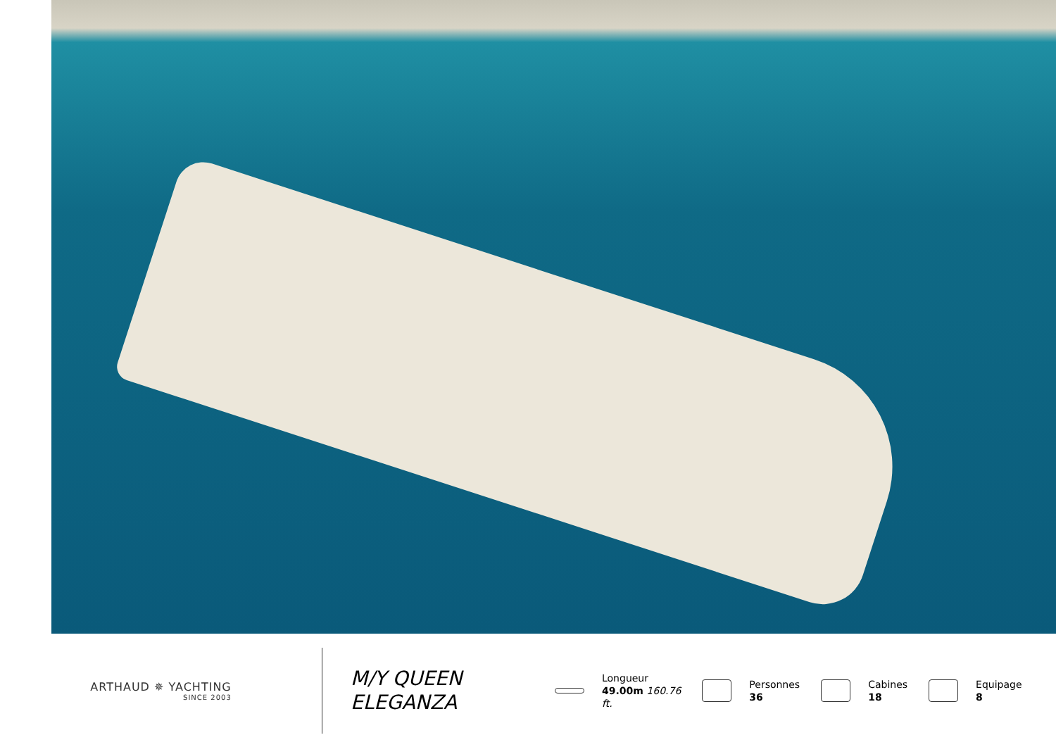ARTHAUD ✵ YACHTING
SINCE 2003
M/Y QUEEN ELEGANZA
Longueur
49.00m 160.76
ft.
Personnes
36
Cabines
18
Equipage
8